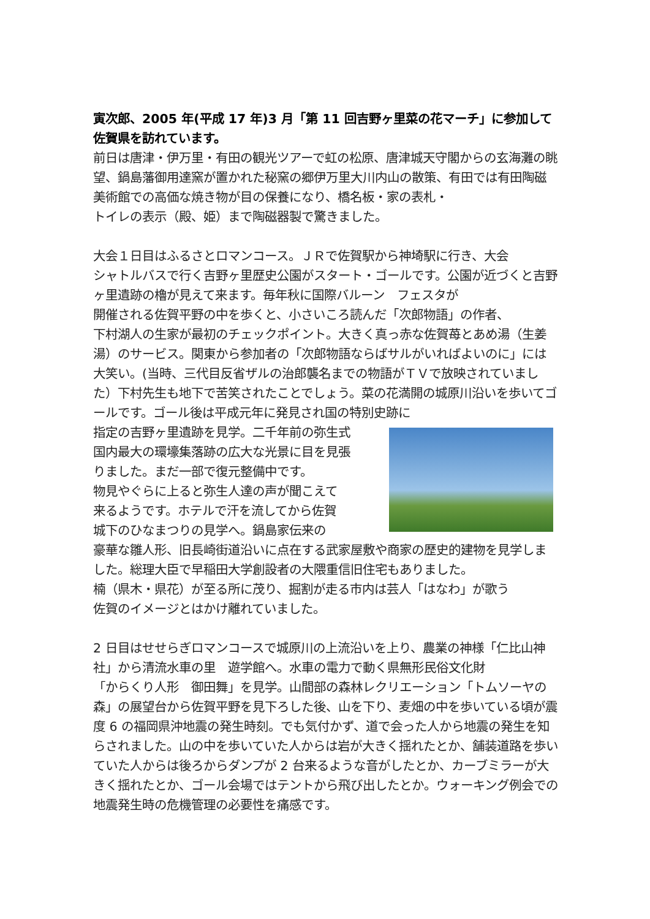寅次郎、2005 年(平成 17 年)3 月「第 11 回吉野ヶ里菜の花マーチ」に参加して佐賀県を訪れています。
前日は唐津・伊万里・有田の観光ツアーで虹の松原、唐津城天守閣からの玄海灘の眺望、鍋島藩御用達窯が置かれた秘窯の郷伊万里大川内山の散策、有田では有田陶磁美術館での高価な焼き物が目の保養になり、橋名板・家の表札・
トイレの表示（殿、姫）まで陶磁器製で驚きました。
大会１日目はふるさとロマンコース。ＪＲで佐賀駅から神埼駅に行き、大会
シャトルバスで行く吉野ヶ里歴史公園がスタート・ゴールです。公園が近づくと吉野ヶ里遺跡の櫓が見えて来ます。毎年秋に国際バルーン　フェスタが
開催される佐賀平野の中を歩くと、小さいころ読んだ「次郎物語」の作者、
下村湖人の生家が最初のチェックポイント。大きく真っ赤な佐賀苺とあめ湯（生姜湯）のサービス。関東から参加者の「次郎物語ならばサルがいればよいのに」には大笑い。(当時、三代目反省ザルの治郎襲名までの物語がＴＶで放映されていました）下村先生も地下で苦笑されたことでしょう。菜の花満開の城原川沿いを歩いてゴールです。ゴール後は平成元年に発見され国の特別史跡に
指定の吉野ヶ里遺跡を見学。二千年前の弥生式
国内最大の環壕集落跡の広大な光景に目を見張
りました。まだ一部で復元整備中です。
物見やぐらに上ると弥生人達の声が聞こえて
来るようです。ホテルで汗を流してから佐賀
城下のひなまつりの見学へ。鍋島家伝来の
豪華な雛人形、旧長崎街道沿いに点在する武家屋敷や商家の歴史的建物を見学しました。総理大臣で早稲田大学創設者の大隈重信旧住宅もありました。
楠（県木・県花）が至る所に茂り、掘割が走る市内は芸人「はなわ」が歌う
佐賀のイメージとはかけ離れていました。
2 日目はせせらぎロマンコースで城原川の上流沿いを上り、農業の神様「仁比山神社」から清流水車の里　遊学館へ。水車の電力で動く県無形民俗文化財
「からくり人形　御田舞」を見学。山間部の森林レクリエーション「トムソーヤの森」の展望台から佐賀平野を見下ろした後、山を下り、麦畑の中を歩いている頃が震度 6 の福岡県沖地震の発生時刻。でも気付かず、道で会った人から地震の発生を知らされました。山の中を歩いていた人からは岩が大きく揺れたとか、舗装道路を歩いていた人からは後ろからダンプが 2 台来るような音がしたとか、カーブミラーが大きく揺れたとか、ゴール会場ではテントから飛び出したとか。ウォーキング例会での地震発生時の危機管理の必要性を痛感です。